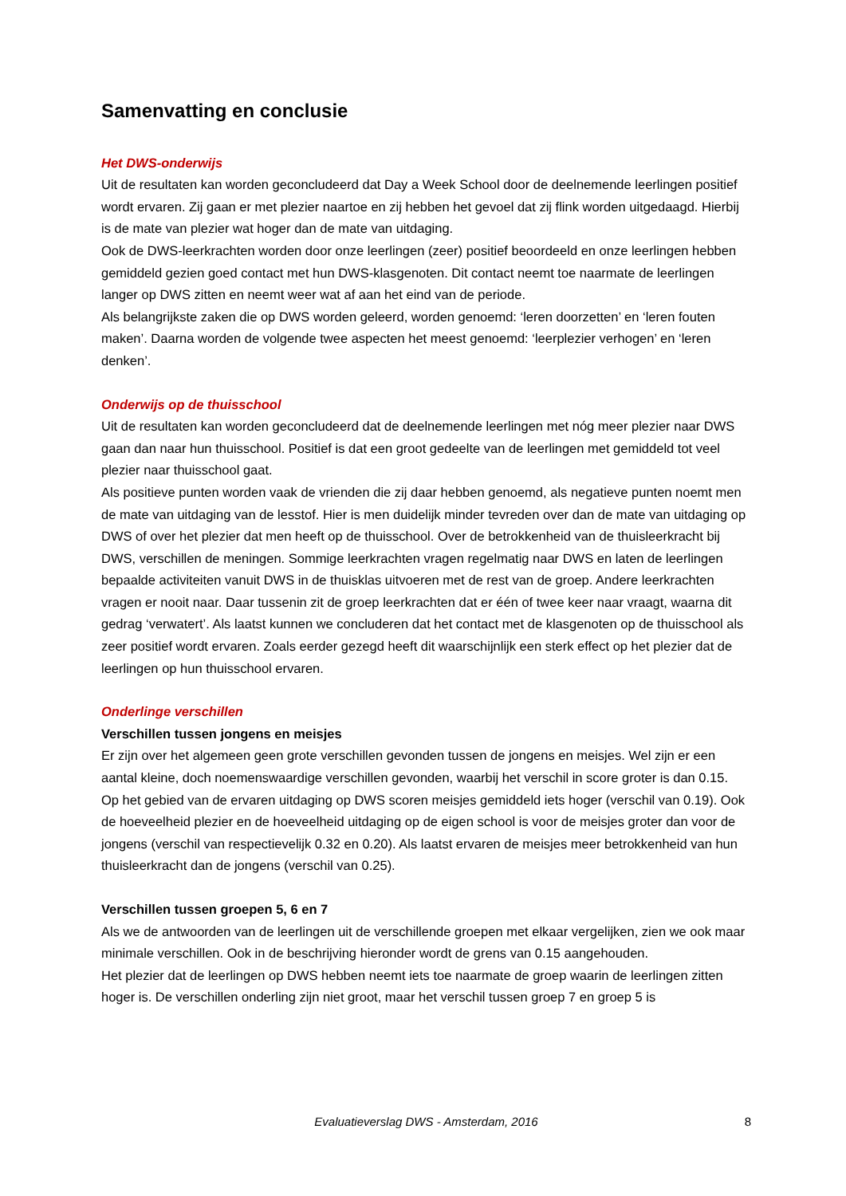Samenvatting en conclusie
Het DWS-onderwijs
Uit de resultaten kan worden geconcludeerd dat Day a Week School door de deelnemende leerlingen positief wordt ervaren. Zij gaan er met plezier naartoe en zij hebben het gevoel dat zij flink worden uitgedaagd. Hierbij is de mate van plezier wat hoger dan de mate van uitdaging.
Ook de DWS-leerkrachten worden door onze leerlingen (zeer) positief beoordeeld en onze leerlingen hebben gemiddeld gezien goed contact met hun DWS-klasgenoten. Dit contact neemt toe naarmate de leerlingen langer op DWS zitten en neemt weer wat af aan het eind van de periode.
Als belangrijkste zaken die op DWS worden geleerd, worden genoemd: ‘leren doorzetten’ en ‘leren fouten maken’. Daarna worden de volgende twee aspecten het meest genoemd: ‘leerplezier verhogen’ en ‘leren denken’.
Onderwijs op de thuisschool
Uit de resultaten kan worden geconcludeerd dat de deelnemende leerlingen met nóg meer plezier naar DWS gaan dan naar hun thuisschool. Positief is dat een groot gedeelte van de leerlingen met gemiddeld tot veel plezier naar thuisschool gaat.
Als positieve punten worden vaak de vrienden die zij daar hebben genoemd, als negatieve punten noemt men de mate van uitdaging van de lesstof. Hier is men duidelijk minder tevreden over dan de mate van uitdaging op DWS of over het plezier dat men heeft op de thuisschool. Over de betrokkenheid van de thuisleerkracht bij DWS, verschillen de meningen. Sommige leerkrachten vragen regelmatig naar DWS en laten de leerlingen bepaalde activiteiten vanuit DWS in de thuisklas uitvoeren met de rest van de groep. Andere leerkrachten vragen er nooit naar. Daar tussenin zit de groep leerkrachten dat er één of twee keer naar vraagt, waarna dit gedrag ‘verwatert’. Als laatst kunnen we concluderen dat het contact met de klasgenoten op de thuisschool als zeer positief wordt ervaren. Zoals eerder gezegd heeft dit waarschijnlijk een sterk effect op het plezier dat de leerlingen op hun thuisschool ervaren.
Onderlinge verschillen
Verschillen tussen jongens en meisjes
Er zijn over het algemeen geen grote verschillen gevonden tussen de jongens en meisjes. Wel zijn er een aantal kleine, doch noemenswaardige verschillen gevonden, waarbij het verschil in score groter is dan 0.15.
Op het gebied van de ervaren uitdaging op DWS scoren meisjes gemiddeld iets hoger (verschil van 0.19). Ook de hoeveelheid plezier en de hoeveelheid uitdaging op de eigen school is voor de meisjes groter dan voor de jongens (verschil van respectievelijk 0.32 en 0.20). Als laatst ervaren de meisjes meer betrokkenheid van hun thuisleerkracht dan de jongens (verschil van 0.25).
Verschillen tussen groepen 5, 6 en 7
Als we de antwoorden van de leerlingen uit de verschillende groepen met elkaar vergelijken, zien we ook maar minimale verschillen. Ook in de beschrijving hieronder wordt de grens van 0.15 aangehouden.
Het plezier dat de leerlingen op DWS hebben neemt iets toe naarmate de groep waarin de leerlingen zitten hoger is. De verschillen onderling zijn niet groot, maar het verschil tussen groep 7 en groep 5 is
Evaluatieverslag DWS - Amsterdam, 2016
8